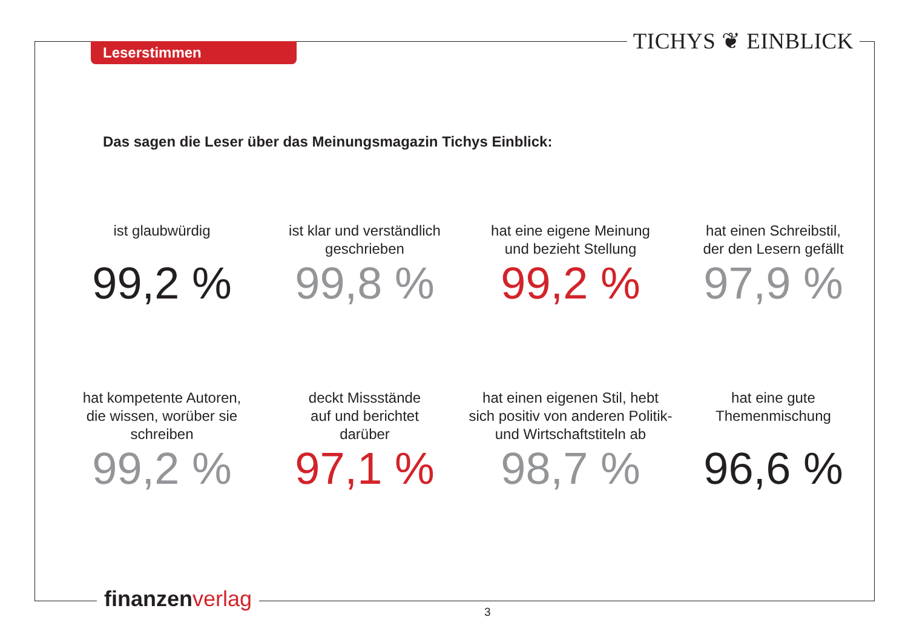TICHYS ❦ EINBLICK Leserstimmen
Das sagen die Leser über das Meinungsmagazin Tichys Einblick:
ist glaubwürdig
99,2 %
ist klar und verständlich
geschrieben
99,8 %
hat eine eigene Meinung
und bezieht Stellung
99,2 %
hat einen Schreibstil,
der den Lesern gefällt
97,9 %
hat kompetente Autoren,
die wissen, worüber sie
schreiben
99,2 %
deckt Missstände
auf und berichtet
darüber
97,1 %
hat einen eigenen Stil, hebt
sich positiv von anderen Politik-
und Wirtschaftstiteln ab
98,7 %
hat eine gute
Themenmischung
96,6 %
finanzen verlag
3